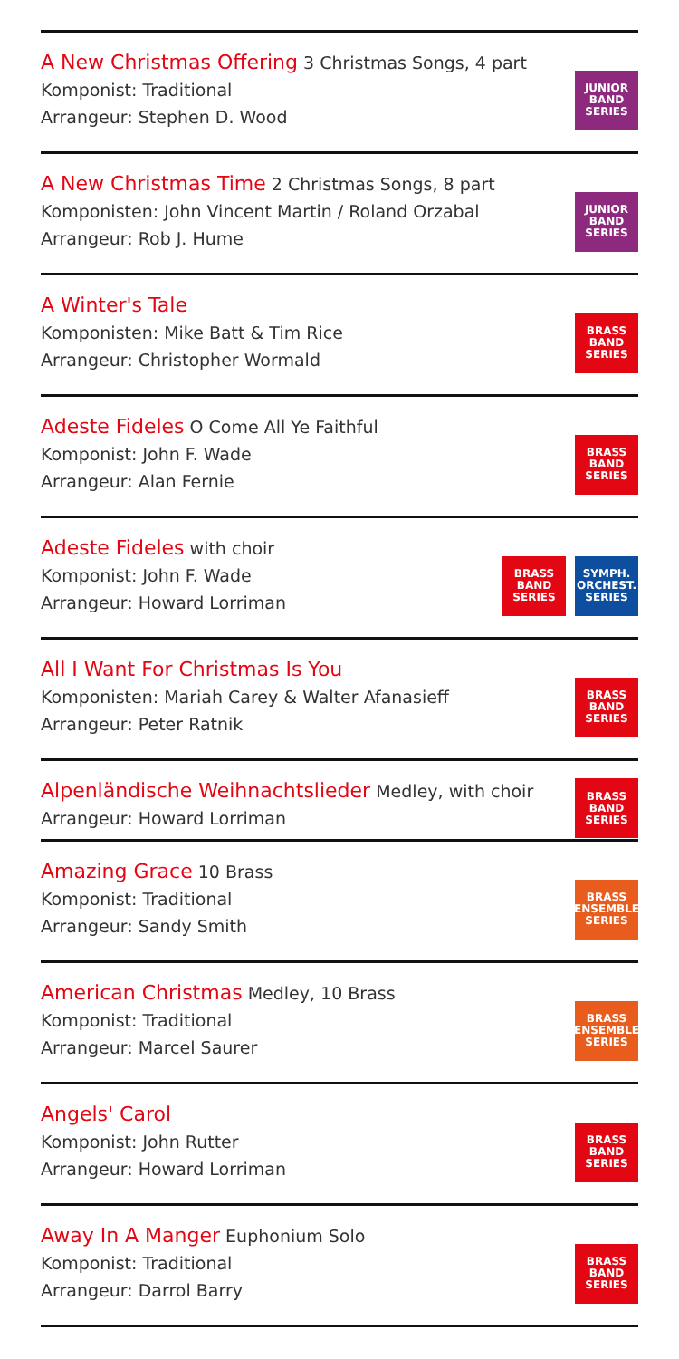A New Christmas Offering 3 Christmas Songs, 4 part
Komponist: Traditional
Arrangeur: Stephen D. Wood
JUNIOR
BAND
SERIES
A New Christmas Time 2 Christmas Songs, 8 part
Komponisten: John Vincent Martin / Roland Orzabal
Arrangeur: Rob J. Hume
JUNIOR
BAND
SERIES
A Winter's Tale
Komponisten: Mike Batt & Tim Rice
Arrangeur: Christopher Wormald
BRASS
BAND
SERIES
Adeste Fideles O Come All Ye Faithful
Komponist: John F. Wade
Arrangeur: Alan Fernie
BRASS
BAND
SERIES
Adeste Fideles with choir
Komponist: John F. Wade
Arrangeur: Howard Lorriman
BRASS
BAND
SERIES
SYMPH.
ORCHEST.
SERIES
All I Want For Christmas Is You
Komponisten: Mariah Carey & Walter Afanasieff
Arrangeur: Peter Ratnik
BRASS
BAND
SERIES
Alpenländische Weihnachtslieder Medley, with choir
Arrangeur: Howard Lorriman
BRASS
BAND
SERIES
Amazing Grace 10 Brass
Komponist: Traditional
Arrangeur: Sandy Smith
BRASS
ENSEMBLE
SERIES
American Christmas Medley, 10 Brass
Komponist: Traditional
Arrangeur: Marcel Saurer
BRASS
ENSEMBLE
SERIES
Angels' Carol
Komponist: John Rutter
Arrangeur: Howard Lorriman
BRASS
BAND
SERIES
Away In A Manger Euphonium Solo
Komponist: Traditional
Arrangeur: Darrol Barry
BRASS
BAND
SERIES